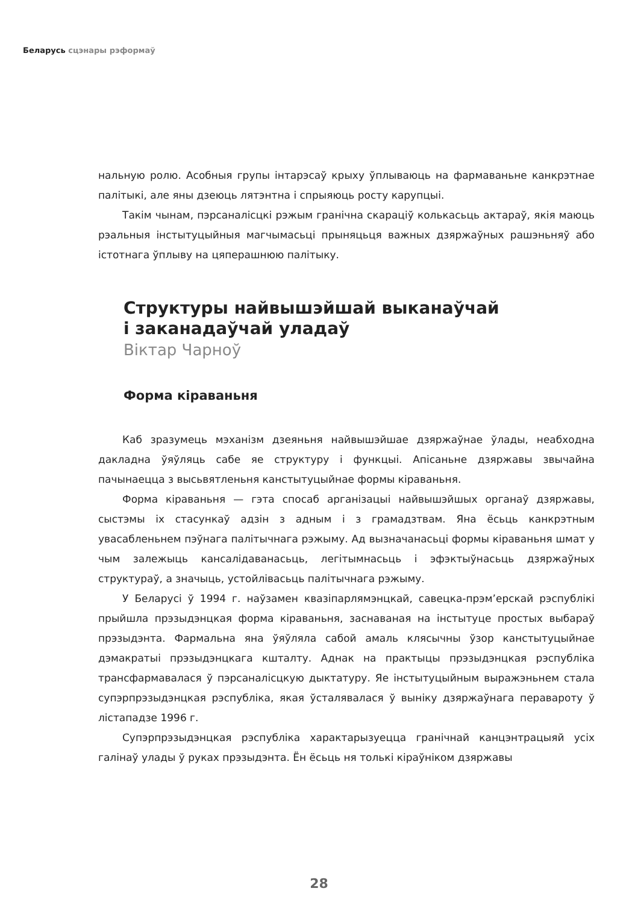Беларусь сцэнары рэформаў
нальную ролю. Асобныя групы інтарэсаў крыху ўплываюць на фармаваньне канкрэтнае палітыкі, але яны дзеюць лятэнтна і спрыяюць росту карупцыі.
Такім чынам, пэрсаналісцкі рэжым гранічна скарацiў колькасьць актараў, якія маюць рэальныя інстытуцыйныя магчымасьці прыняцьця важных дзяржаўных рашэньняў або істотнага ўплыву на цяперашнюю палітыку.
Структуры найвышэйшай выканаўчай
і заканадаўчай уладаў
Віктар Чарноў
Форма кіраваньня
Каб зразумець мэханізм дзеяньня найвышэйшае дзяржаўнае ўлады, неабходна дакладна ўяўляць сабе яе структуру і функцыі. Апісаньне дзяржавы звычайна пачынаецца з высьвятленьня канстытуцыйнае формы кіраваньня.
Форма кіраваньня — гэта спосаб арганізацыі найвышэйшых органаў дзяржавы, сыстэмы іх стасункаў адзін з адным і з грамадзтвам. Яна ёсьць канкрэтным увасабленьнем пэўнага палітычнага рэжыму. Ад вызначанасьці формы кіраваньня шмат у чым залежыць кансалідаванасьць, легітымнасьць і эфэктыўнасьць дзяржаўных структураў, а значыць, устойлівасьць палітычнага рэжыму.
У Беларусі ў 1994 г. наўзамен квазіпарлямэнцкай, савецка-прэм’ерскай рэспублікі прыйшла прэзыдэнцкая форма кіраваньня, заснаваная на інстытуце простых выбараў прэзыдэнта. Фармальна яна ўяўляла сабой амаль клясычны ўзор канстытуцыйнае дэмакратыі прэзыдэнцкага кшталту. Аднак на практыцы прэзыдэнцкая рэспубліка трансфармавалася ў пэрсаналісцкую дыктатуру. Яе інстытуцыйным выражэньнем стала супэрпрэзыдэнцкая рэспубліка, якая ўсталявалася ў выніку дзяржаўнага перавароту ў лістападзе 1996 г.
Супэрпрэзыдэнцкая рэспубліка характарызуецца гранічнай канцэнтрацыяй усіх галінаў улады ў руках прэзыдэнта. Ён ёсьць ня толькі кіраўніком дзяржавы
28